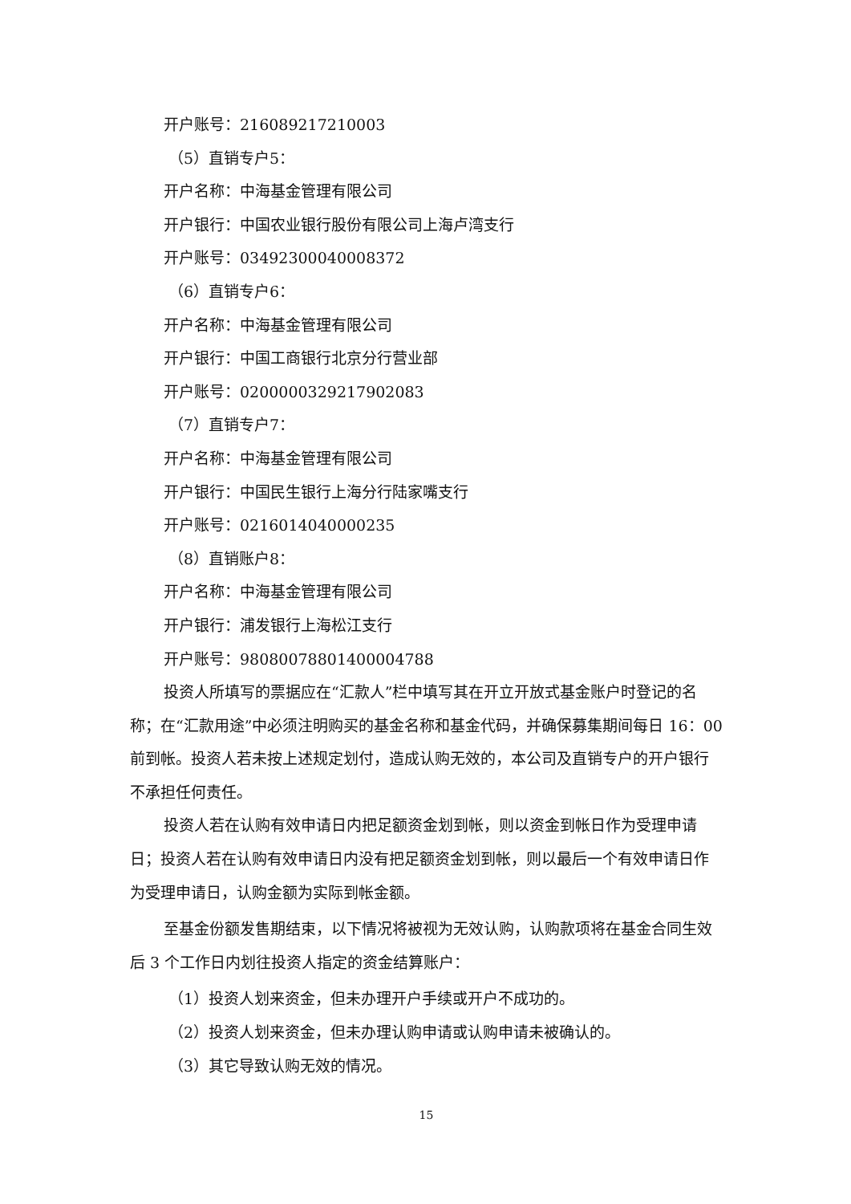开户账号：216089217210003
（5）直销专户5：
开户名称：中海基金管理有限公司
开户银行：中国农业银行股份有限公司上海卢湾支行
开户账号：03492300040008372
（6）直销专户6：
开户名称：中海基金管理有限公司
开户银行：中国工商银行北京分行营业部
开户账号：0200000329217902083
（7）直销专户7：
开户名称：中海基金管理有限公司
开户银行：中国民生银行上海分行陆家嘴支行
开户账号：0216014040000235
（8）直销账户8：
开户名称：中海基金管理有限公司
开户银行：浦发银行上海松江支行
开户账号：98080078801400004788
投资人所填写的票据应在“汇款人”栏中填写其在开立开放式基金账户时登记的名称；在“汇款用途”中必须注明购买的基金名称和基金代码，并确保募集期间每日 16：00 前到帐。投资人若未按上述规定划付，造成认购无效的，本公司及直销专户的开户银行不承担任何责任。
投资人若在认购有效申请日内把足额资金划到帐，则以资金到帐日作为受理申请日；投资人若在认购有效申请日内没有把足额资金划到帐，则以最后一个有效申请日作为受理申请日，认购金额为实际到帐金额。
至基金份额发售期结束，以下情况将被视为无效认购，认购款项将在基金合同生效后 3 个工作日内划往投资人指定的资金结算账户：
（1）投资人划来资金，但未办理开户手续或开户不成功的。
（2）投资人划来资金，但未办理认购申请或认购申请未被确认的。
（3）其它导致认购无效的情况。
15